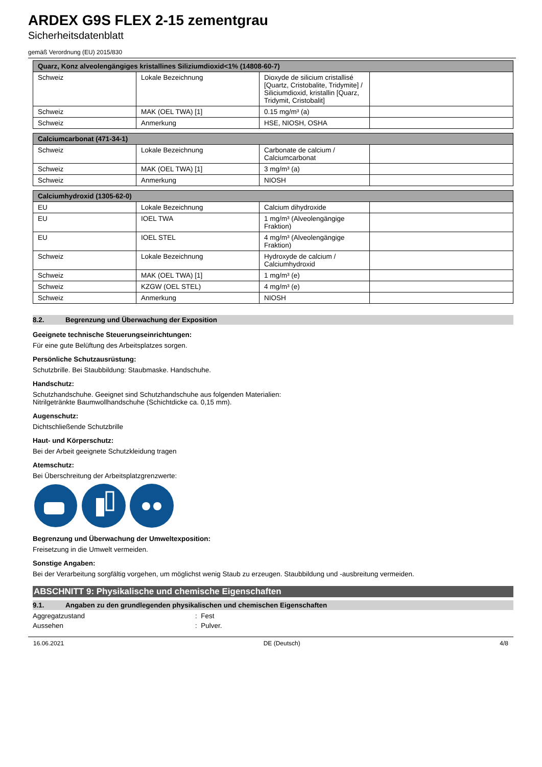ARDEX G9S FLEX 2-15 zementgrau
Sicherheitsdatenblatt
gemäß Verordnung (EU) 2015/830
| Quarz, Konz alveolengängiges kristallines Siliziumdioxid<1% (14808-60-7) | | | |
| --- | --- | --- | --- |
| Schweiz | Lokale Bezeichnung | Dioxyde de silicium cristallisé [Quartz, Cristobalite, Tridymite] / Siliciumdioxid, kristallin [Quarz, Tridymit, Cristobalit] | |
| Schweiz | MAK (OEL TWA) [1] | 0.15 mg/m³ (a) | |
| Schweiz | Anmerkung | HSE, NIOSH, OSHA | |
| Calciumcarbonat (471-34-1) | | | |
| --- | --- | --- | --- |
| Schweiz | Lokale Bezeichnung | Carbonate de calcium / Calciumcarbonat | |
| Schweiz | MAK (OEL TWA) [1] | 3 mg/m³ (a) | |
| Schweiz | Anmerkung | NIOSH | |
| Calciumhydroxid (1305-62-0) | | | |
| --- | --- | --- | --- |
| EU | Lokale Bezeichnung | Calcium dihydroxide | |
| EU | IOEL TWA | 1 mg/m³ (Alveolengängige Fraktion) | |
| EU | IOEL STEL | 4 mg/m³ (Alveolengängige Fraktion) | |
| Schweiz | Lokale Bezeichnung | Hydroxyde de calcium / Calciumhydroxid | |
| Schweiz | MAK (OEL TWA) [1] | 1 mg/m³ (e) | |
| Schweiz | KZGW (OEL STEL) | 4 mg/m³ (e) | |
| Schweiz | Anmerkung | NIOSH | |
8.2. Begrenzung und Überwachung der Exposition
Geeignete technische Steuerungseinrichtungen:
Für eine gute Belüftung des Arbeitsplatzes sorgen.
Persönliche Schutzausrüstung:
Schutzbrille. Bei Staubbildung: Staubmaske. Handschuhe.
Handschutz:
Schutzhandschuhe. Geeignet sind Schutzhandschuhe aus folgenden Materialien:
Nitrilgetränkte Baumwollhandschuhe (Schichtdicke ca. 0,15 mm).
Augenschutz:
Dichtschließende Schutzbrille
Haut- und Körperschutz:
Bei der Arbeit geeignete Schutzkleidung tragen
Atemschutz:
Bei Überschreitung der Arbeitsplatzgrenzwerte:
Begrenzung und Überwachung der Umweltexposition:
Freisetzung in die Umwelt vermeiden.
Sonstige Angaben:
Bei der Verarbeitung sorgfältig vorgehen, um möglichst wenig Staub zu erzeugen. Staubbildung und -ausbreitung vermeiden.
ABSCHNITT 9: Physikalische und chemische Eigenschaften
9.1. Angaben zu den grundlegenden physikalischen und chemischen Eigenschaften
Aggregatzustand: Fest
Aussehen: Pulver.
16.06.2021 DE (Deutsch) 4/8